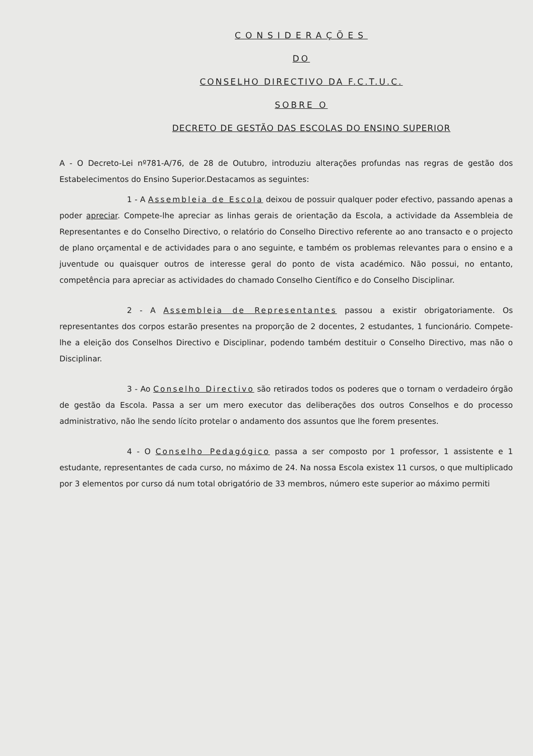CONSIDERAÇÕES
DO
CONSELHO DIRECTIVO DA F.C.T.U.C.
SOBRE O
DECRETO DE GESTÃO DAS ESCOLAS DO ENSINO SUPERIOR
A - O Decreto-Lei nº781-A/76, de 28 de Outubro, introduziu alterações profundas nas regras de gestão dos Estabelecimentos do Ensino Superior.Destacamos as seguintes:
1 - A Assembleia de Escola deixou de possuir qualquer poder efectivo, passando apenas a poder apreciar. Compete-lhe apreciar as linhas gerais de orientação da Escola, a actividade da Assembleia de Representantes e do Conselho Directivo, o relatório do Conselho Directivo referente ao ano transacto e o projecto de plano orçamental e de actividades para o ano seguinte, e também os problemas relevantes para o ensino e a juventude ou quaisquer outros de interesse geral do ponto de vista académico. Não possui, no entanto, competência para apreciar as actividades do chamado Conselho Científico e do Conselho Disciplinar.
2 - A Assembleia de Representantes passou a existir obrigatoriamente. Os representantes dos corpos estarão presentes na proporção de 2 docentes, 2 estudantes, 1 funcionário. Compete-lhe a eleição dos Conselhos Directivo e Disciplinar, podendo também destituir o Conselho Directivo, mas não o Disciplinar.
3 - Ao Conselho Directivo são retirados todos os poderes que o tornam o verdadeiro órgão de gestão da Escola. Passa a ser um mero executor das deliberações dos outros Conselhos e do processo administrativo, não lhe sendo lícito protelar o andamento dos assuntos que lhe forem presentes.
4 - O Conselho Pedagógico passa a ser composto por 1 professor, 1 assistente e 1 estudante, representantes de cada curso, no máximo de 24. Na nossa Escola existex 11 cursos, o que multiplicado por 3 elementos por curso dá num total obrigatório de 33 membros, número este superior ao máximo permiti